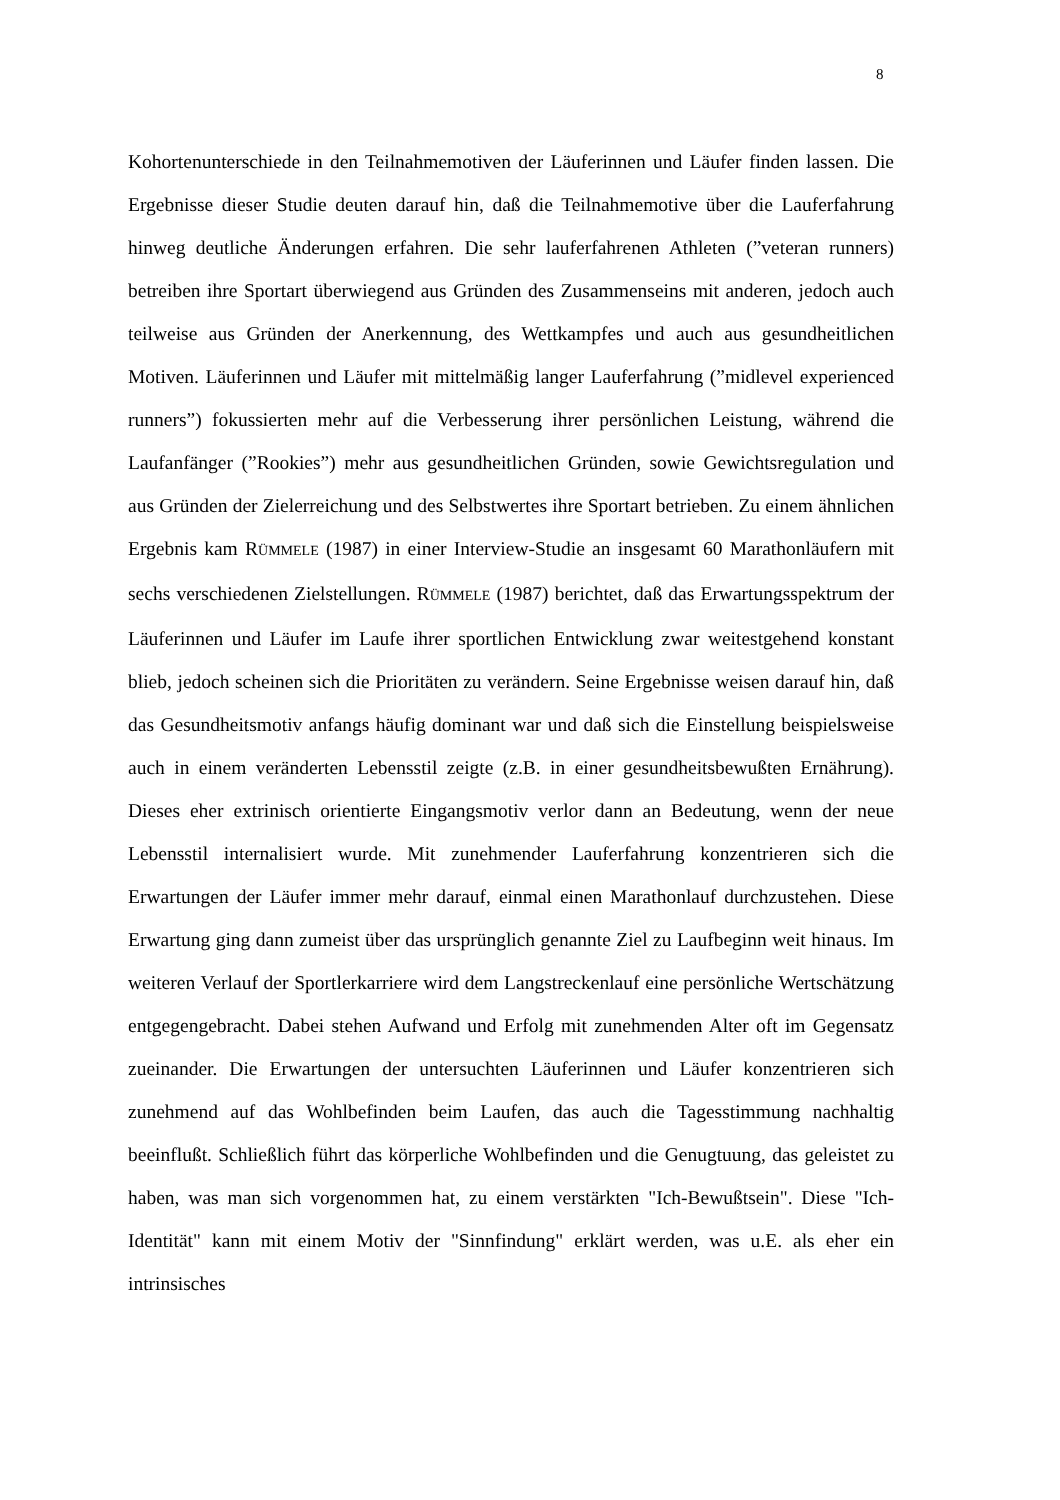8
Kohortenunterschiede in den Teilnahmemotiven der Läuferinnen und Läufer finden lassen. Die Ergebnisse dieser Studie deuten darauf hin, daß die Teilnahmemotive über die Lauferfahrung hinweg deutliche Änderungen erfahren. Die sehr lauferfahrenen Athleten (”veteran runners) betreiben ihre Sportart überwiegend aus Gründen des Zusammenseins mit anderen, jedoch auch teilweise aus Gründen der Anerkennung, des Wettkampfes und auch aus gesundheitlichen Motiven. Läuferinnen und Läufer mit mittelmäßig langer Lauferfahrung (”midlevel experienced runners”) fokussierten mehr auf die Verbesserung ihrer persönlichen Leistung, während die Laufanfänger (”Rookies”) mehr aus gesundheitlichen Gründen, sowie Gewichtsregulation und aus Gründen der Zielerreichung und des Selbstwertes ihre Sportart betrieben. Zu einem ähnlichen Ergebnis kam RÜMMELE (1987) in einer Interview-Studie an insgesamt 60 Marathonläufern mit sechs verschiedenen Zielstellungen. RÜMMELE (1987) berichtet, daß das Erwartungsspektrum der Läuferinnen und Läufer im Laufe ihrer sportlichen Entwicklung zwar weitestgehend konstant blieb, jedoch scheinen sich die Prioritäten zu verändern. Seine Ergebnisse weisen darauf hin, daß das Gesundheitsmotiv anfangs häufig dominant war und daß sich die Einstellung beispielsweise auch in einem veränderten Lebensstil zeigte (z.B. in einer gesundheitsbewußten Ernährung). Dieses eher extrinisch orientierte Eingangsmotiv verlor dann an Bedeutung, wenn der neue Lebensstil internalisiert wurde. Mit zunehmender Lauferfahrung konzentrieren sich die Erwartungen der Läufer immer mehr darauf, einmal einen Marathonlauf durchzustehen. Diese Erwartung ging dann zumeist über das ursprünglich genannte Ziel zu Laufbeginn weit hinaus. Im weiteren Verlauf der Sportlerkarriere wird dem Langstreckenlauf eine persönliche Wertschätzung entgegengebracht. Dabei stehen Aufwand und Erfolg mit zunehmenden Alter oft im Gegensatz zueinander. Die Erwartungen der untersuchten Läuferinnen und Läufer konzentrieren sich zunehmend auf das Wohlbefinden beim Laufen, das auch die Tagesstimmung nachhaltig beeinflußt. Schließlich führt das körperliche Wohlbefinden und die Genugtuung, das geleistet zu haben, was man sich vorgenommen hat, zu einem verstärkten "Ich-Bewußtsein". Diese "Ich-Identität" kann mit einem Motiv der "Sinnfindung" erklärt werden, was u.E. als eher ein intrinsisches